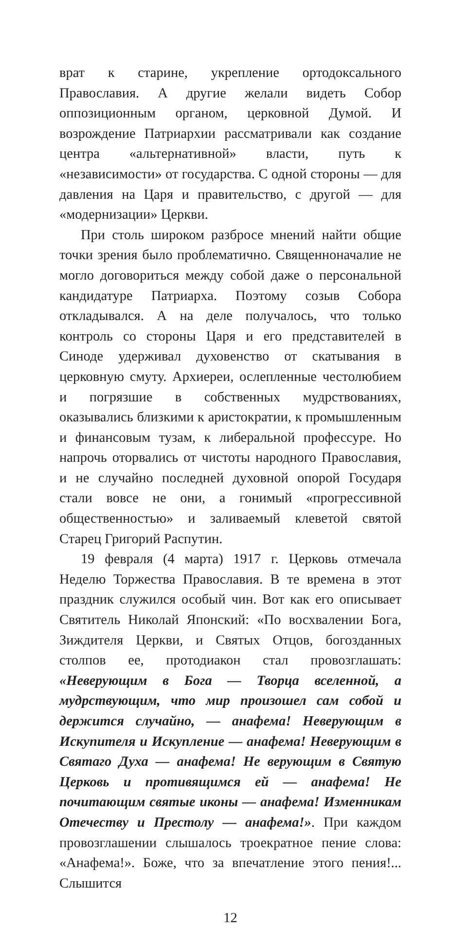врат к старине, укрепление ортодоксального Православия. А другие желали видеть Собор оппозиционным органом, церковной Думой. И возрождение Патриархии рассматривали как создание центра «альтернативной» власти, путь к «независимости» от государства. С одной стороны — для давления на Царя и правительство, с другой — для «модернизации» Церкви.
При столь широком разбросе мнений найти общие точки зрения было проблематично. Священноначалие не могло договориться между собой даже о персональной кандидатуре Патриарха. Поэтому созыв Собора откладывался. А на деле получалось, что только контроль со стороны Царя и его представителей в Синоде удерживал духовенство от скатывания в церковную смуту. Архиереи, ослепленные честолюбием и погрязшие в собственных мудрствованиях, оказывались близкими к аристократии, к промышленным и финансовым тузам, к либеральной профессуре. Но напрочь оторвались от чистоты народного Православия, и не случайно последней духовной опорой Государя стали вовсе не они, а гонимый «прогрессивной общественностью» и заливаемый клеветой святой Старец Григорий Распутин.
19 февраля (4 марта) 1917 г. Церковь отмечала Неделю Торжества Православия. В те времена в этот праздник служился особый чин. Вот как его описывает Святитель Николай Японский: «По восхвалении Бога, Зиждителя Церкви, и Святых Отцов, богозданных столпов ее, протодиакон стал провозглашать: «Неверующим в Бога — Творца вселенной, а мудрствующим, что мир произошел сам собой и держится случайно, — анафема! Неверующим в Искупителя и Искупление — анафема! Неверующим в Святаго Духа — анафема! Не верующим в Святую Церковь и противящимся ей — анафема! Не почитающим святые иконы — анафема! Изменникам Отечеству и Престолу — анафема!». При каждом провозглашении слышалось троекратное пение слова: «Анафема!». Боже, что за впечатление этого пения!... Слышится
12